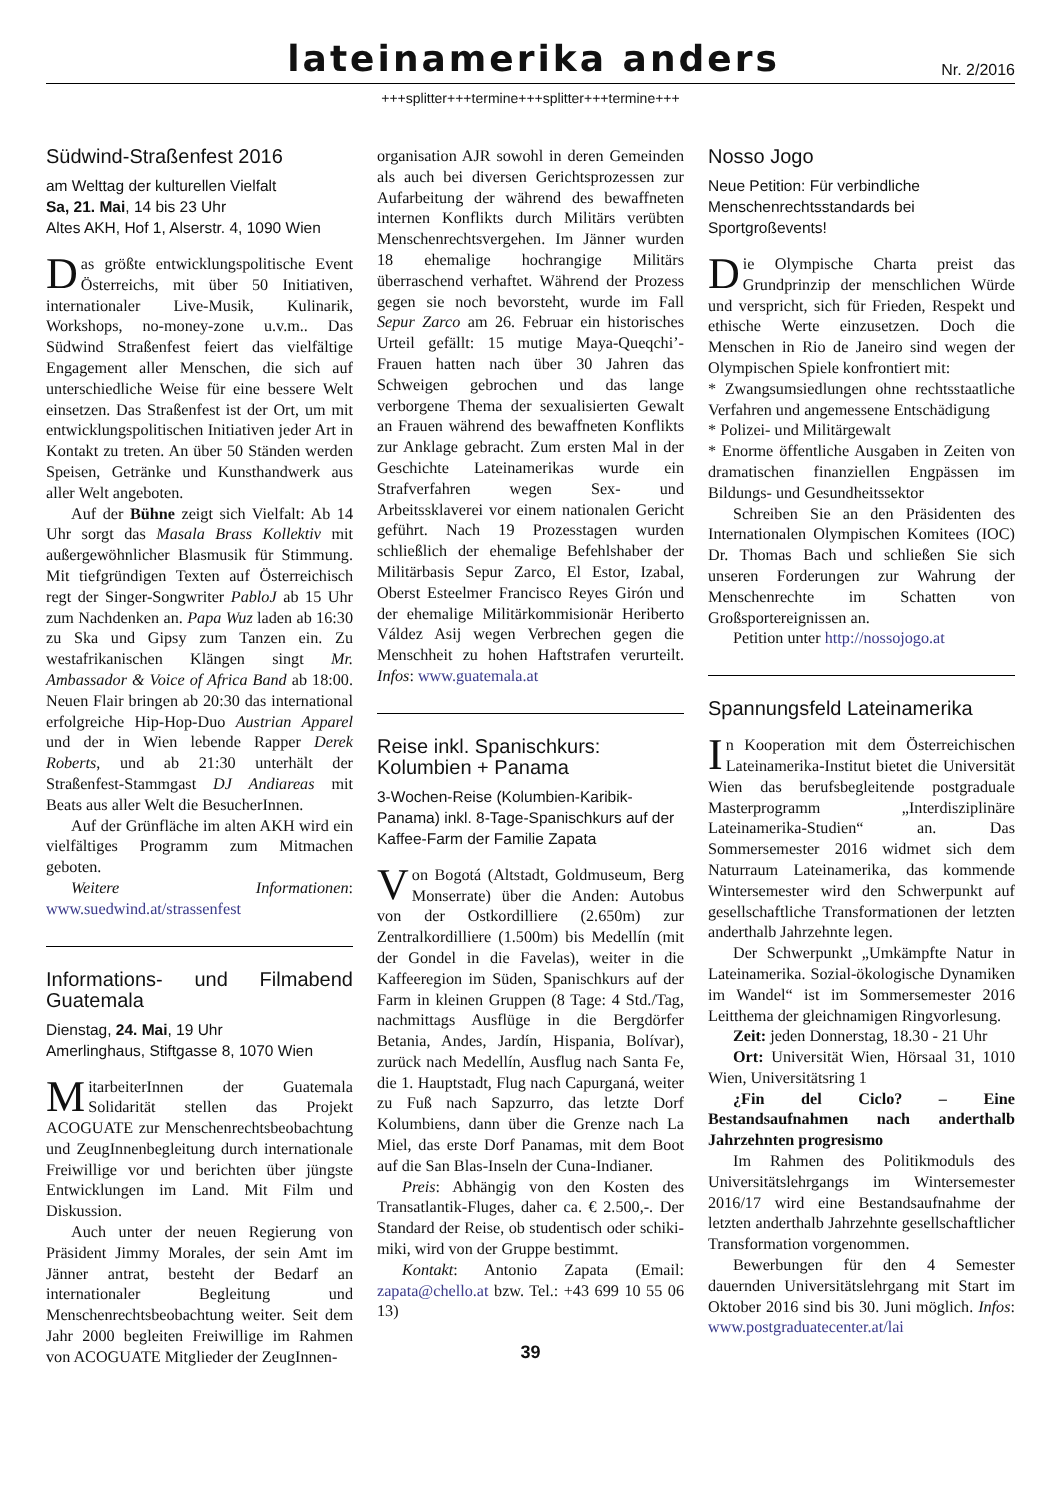lateinamerika anders
Nr. 2/2016
+++splitter+++termine+++splitter+++termine+++
Südwind-Straßenfest 2016
am Welttag der kulturellen Vielfalt
Sa, 21. Mai, 14 bis 23 Uhr
Altes AKH, Hof 1, Alserstr. 4, 1090 Wien
Das größte entwicklungspolitische Event Österreichs, mit über 50 Initiativen, internationaler Live-Musik, Kulinarik, Workshops, no-money-zone u.v.m.. Das Südwind Straßenfest feiert das vielfältige Engagement aller Menschen, die sich auf unterschiedliche Weise für eine bessere Welt einsetzen. Das Straßenfest ist der Ort, um mit entwicklungspolitischen Initiativen jeder Art in Kontakt zu treten. An über 50 Ständen werden Speisen, Getränke und Kunsthandwerk aus aller Welt angeboten.
Auf der Bühne zeigt sich Vielfalt: Ab 14 Uhr sorgt das Masala Brass Kollektiv mit außergewöhnlicher Blasmusik für Stimmung. Mit tiefgründigen Texten auf Österreichisch regt der Singer-Songwriter PabloJ ab 15 Uhr zum Nachdenken an. Papa Wuz laden ab 16:30 zu Ska und Gipsy zum Tanzen ein. Zu westafrikanischen Klängen singt Mr. Ambassador & Voice of Africa Band ab 18:00. Neuen Flair bringen ab 20:30 das international erfolgreiche Hip-Hop-Duo Austrian Apparel und der in Wien lebende Rapper Derek Roberts, und ab 21:30 unterhält der Straßenfest-Stammgast DJ Andiareas mit Beats aus aller Welt die BesucherInnen.
Auf der Grünfläche im alten AKH wird ein vielfältiges Programm zum Mitmachen geboten.
Weitere Informationen: www.suedwind.at/strassenfest
Informations- und Filmabend Guatemala
Dienstag, 24. Mai, 19 Uhr
Amerlinghaus, Stiftgasse 8, 1070 Wien
MitarbeiterInnen der Guatemala Solidarität stellen das Projekt ACOGUATE zur Menschenrechtsbeobachtung und ZeugInnenbegleitung durch internationale Freiwillige vor und berichten über jüngste Entwicklungen im Land. Mit Film und Diskussion.
Auch unter der neuen Regierung von Präsident Jimmy Morales, der sein Amt im Jänner antrat, besteht der Bedarf an internationaler Begleitung und Menschenrechtsbeobachtung weiter. Seit dem Jahr 2000 begleiten Freiwillige im Rahmen von ACOGUATE Mitglieder der ZeugInnen-
organisation AJR sowohl in deren Gemeinden als auch bei diversen Gerichtsprozessen zur Aufarbeitung der während des bewaffneten internen Konflikts durch Militärs verübten Menschenrechtsvergehen. Im Jänner wurden 18 ehemalige hochrangige Militärs überraschend verhaftet. Während der Prozess gegen sie noch bevorsteht, wurde im Fall Sepur Zarco am 26. Februar ein historisches Urteil gefällt: 15 mutige Maya-Queqchi’-Frauen hatten nach über 30 Jahren das Schweigen gebrochen und das lange verborgene Thema der sexualisierten Gewalt an Frauen während des bewaffneten Konflikts zur Anklage gebracht. Zum ersten Mal in der Geschichte Lateinamerikas wurde ein Strafverfahren wegen Sex- und Arbeitssklaverei vor einem nationalen Gericht geführt. Nach 19 Prozesstagen wurden schließlich der ehemalige Befehlshaber der Militärbasis Sepur Zarco, El Estor, Izabal, Oberst Esteelmer Francisco Reyes Girón und der ehemalige Militärkommisionär Heriberto Váldez Asij wegen Verbrechen gegen die Menschheit zu hohen Haftstrafen verurteilt. Infos: www.guatemala.at
Reise inkl. Spanischkurs:
Kolumbien + Panama
3-Wochen-Reise (Kolumbien-Karibik-Panama) inkl. 8-Tage-Spanischkurs auf der Kaffee-Farm der Familie Zapata
Von Bogotá (Altstadt, Goldmuseum, Berg Monserrate) über die Anden: Autobus von der Ostkordilliere (2.650m) zur Zentralkordilliere (1.500m) bis Medellín (mit der Gondel in die Favelas), weiter in die Kaffeeregion im Süden, Spanischkurs auf der Farm in kleinen Gruppen (8 Tage: 4 Std./Tag, nachmittags Ausflüge in die Bergdörfer Betania, Andes, Jardín, Hispania, Bolívar), zurück nach Medellín, Ausflug nach Santa Fe, die 1. Hauptstadt, Flug nach Capurganá, weiter zu Fuß nach Sapzurro, das letzte Dorf Kolumbiens, dann über die Grenze nach La Miel, das erste Dorf Panamas, mit dem Boot auf die San Blas-Inseln der Cuna-Indianer.
Preis: Abhängig von den Kosten des Transatlantik-Fluges, daher ca. € 2.500,-. Der Standard der Reise, ob studentisch oder schiki-miki, wird von der Gruppe bestimmt.
Kontakt: Antonio Zapata (Email: zapata@chello.at bzw. Tel.: +43 699 10 55 06 13)
39
Nosso Jogo
Neue Petition: Für verbindliche Menschenrechtsstandards bei Sportgroßevents!
Die Olympische Charta preist das Grundprinzip der menschlichen Würde und verspricht, sich für Frieden, Respekt und ethische Werte einzusetzen. Doch die Menschen in Rio de Janeiro sind wegen der Olympischen Spiele konfrontiert mit:
* Zwangsumsiedlungen ohne rechtsstaatliche Verfahren und angemessene Entschädigung
* Polizei- und Militärgewalt
* Enorme öffentliche Ausgaben in Zeiten von dramatischen finanziellen Engpässen im Bildungs- und Gesundheitssektor
Schreiben Sie an den Präsidenten des Internationalen Olympischen Komitees (IOC) Dr. Thomas Bach und schließen Sie sich unseren Forderungen zur Wahrung der Menschenrechte im Schatten von Großsportereignissen an.
Petition unter http://nossojogo.at
Spannungsfeld Lateinamerika
In Kooperation mit dem Österreichischen Lateinamerika-Institut bietet die Universität Wien das berufsbegleitende postgraduale Masterprogramm „Interdisziplinäre Lateinamerika-Studien“ an. Das Sommersemester 2016 widmet sich dem Naturraum Lateinamerika, das kommende Wintersemester wird den Schwerpunkt auf gesellschaftliche Transformationen der letzten anderthalb Jahrzehnte legen.
Der Schwerpunkt „Umkämpfte Natur in Lateinamerika. Sozial-ökologische Dynamiken im Wandel“ ist im Sommersemester 2016 Leitthema der gleichnamigen Ringvorlesung.
Zeit: jeden Donnerstag, 18.30 - 21 Uhr
Ort: Universität Wien, Hörsaal 31, 1010 Wien, Universitätsring 1
¿Fin del Ciclo? – Eine Bestandsaufnahmen nach anderthalb Jahrzehnten progresismo
Im Rahmen des Politikmoduls des Universitätslehrgangs im Wintersemester 2016/17 wird eine Bestandsaufnahme der letzten anderthalb Jahrzehnte gesellschaftlicher Transformation vorgenommen.
Bewerbungen für den 4 Semester dauernden Universitätslehrgang mit Start im Oktober 2016 sind bis 30. Juni möglich. Infos: www.postgraduatecenter.at/lai